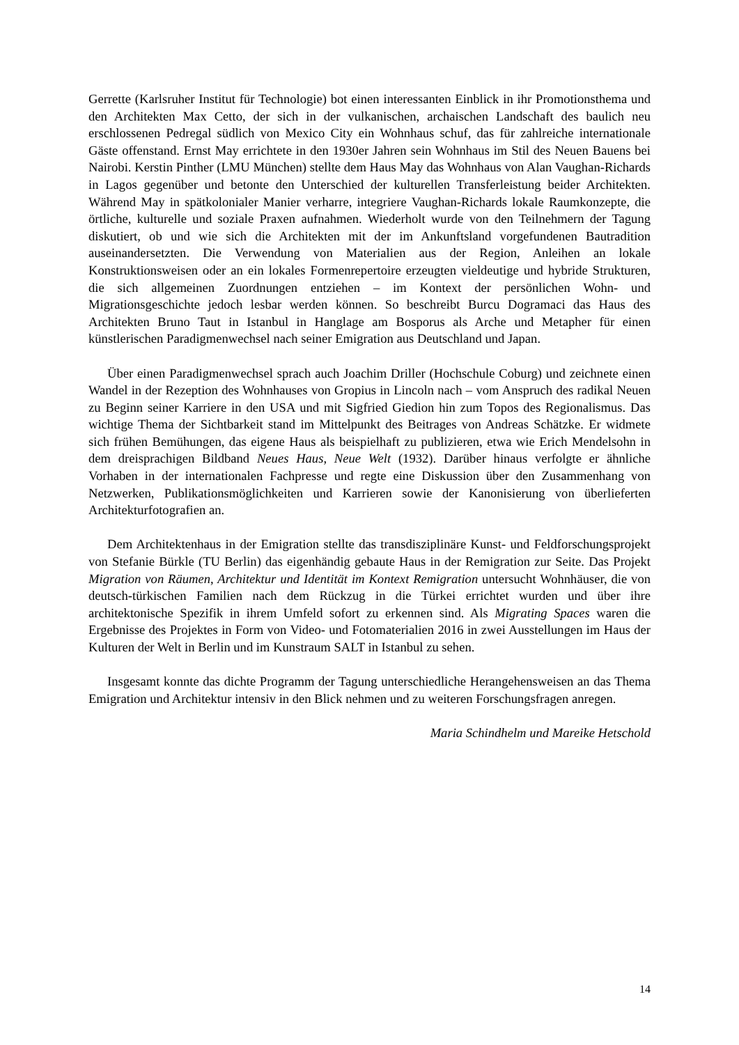Gerrette (Karlsruher Institut für Technologie) bot einen interessanten Einblick in ihr Promotionsthema und den Architekten Max Cetto, der sich in der vulkanischen, archaischen Landschaft des baulich neu erschlossenen Pedregal südlich von Mexico City ein Wohnhaus schuf, das für zahlreiche internationale Gäste offenstand. Ernst May errichtete in den 1930er Jahren sein Wohnhaus im Stil des Neuen Bauens bei Nairobi. Kerstin Pinther (LMU München) stellte dem Haus May das Wohnhaus von Alan Vaughan-Richards in Lagos gegenüber und betonte den Unterschied der kulturellen Transferleistung beider Architekten. Während May in spätkolonialer Manier verharre, integriere Vaughan-Richards lokale Raumkonzepte, die örtliche, kulturelle und soziale Praxen aufnahmen. Wiederholt wurde von den Teilnehmern der Tagung diskutiert, ob und wie sich die Architekten mit der im Ankunftsland vorgefundenen Bautradition auseinandersetzten. Die Verwendung von Materialien aus der Region, Anleihen an lokale Konstruktionsweisen oder an ein lokales Formenrepertoire erzeugten vieldeutige und hybride Strukturen, die sich allgemeinen Zuordnungen entziehen – im Kontext der persönlichen Wohn- und Migrationsgeschichte jedoch lesbar werden können. So beschreibt Burcu Dogramaci das Haus des Architekten Bruno Taut in Istanbul in Hanglage am Bosporus als Arche und Metapher für einen künstlerischen Paradigmenwechsel nach seiner Emigration aus Deutschland und Japan.
Über einen Paradigmenwechsel sprach auch Joachim Driller (Hochschule Coburg) und zeichnete einen Wandel in der Rezeption des Wohnhauses von Gropius in Lincoln nach – vom Anspruch des radikal Neuen zu Beginn seiner Karriere in den USA und mit Sigfried Giedion hin zum Topos des Regionalismus. Das wichtige Thema der Sichtbarkeit stand im Mittelpunkt des Beitrages von Andreas Schätzke. Er widmete sich frühen Bemühungen, das eigene Haus als beispielhaft zu publizieren, etwa wie Erich Mendelsohn in dem dreisprachigen Bildband Neues Haus, Neue Welt (1932). Darüber hinaus verfolgte er ähnliche Vorhaben in der internationalen Fachpresse und regte eine Diskussion über den Zusammenhang von Netzwerken, Publikationsmöglichkeiten und Karrieren sowie der Kanonisierung von überlieferten Architekturfotografien an.
Dem Architektenhaus in der Emigration stellte das transdisziplinäre Kunst- und Feldforschungsprojekt von Stefanie Bürkle (TU Berlin) das eigenhändig gebaute Haus in der Remigration zur Seite. Das Projekt Migration von Räumen, Architektur und Identität im Kontext Remigration untersucht Wohnhäuser, die von deutsch-türkischen Familien nach dem Rückzug in die Türkei errichtet wurden und über ihre architektonische Spezifik in ihrem Umfeld sofort zu erkennen sind. Als Migrating Spaces waren die Ergebnisse des Projektes in Form von Video- und Fotomaterialien 2016 in zwei Ausstellungen im Haus der Kulturen der Welt in Berlin und im Kunstraum SALT in Istanbul zu sehen.
Insgesamt konnte das dichte Programm der Tagung unterschiedliche Herangehensweisen an das Thema Emigration und Architektur intensiv in den Blick nehmen und zu weiteren Forschungsfragen anregen.
Maria Schindhelm und Mareike Hetschold
14